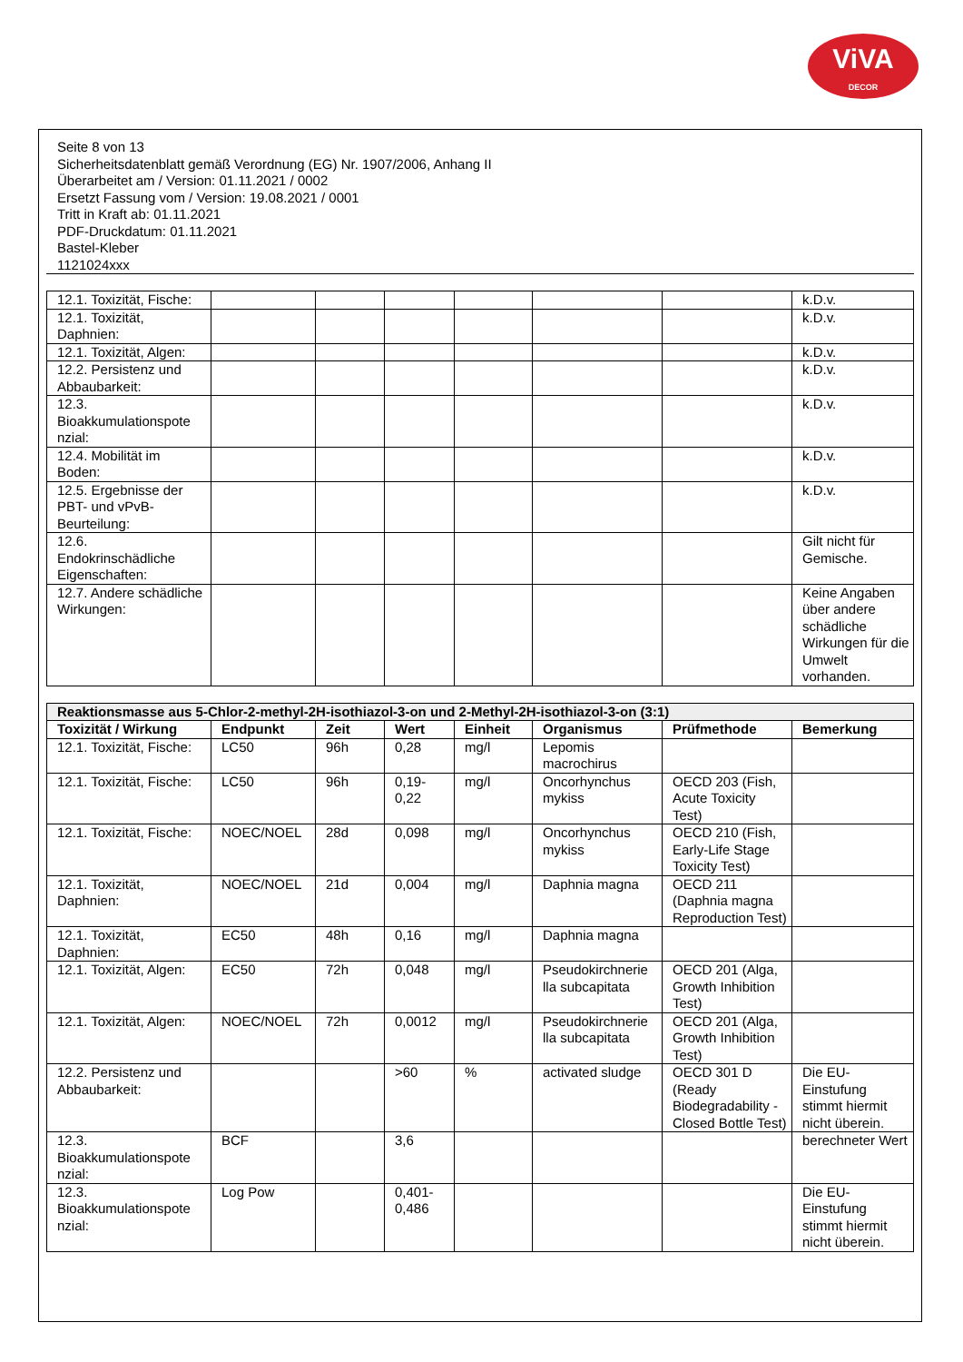ViVA
DECOR
Seite 8 von 13
Sicherheitsdatenblatt gemäß Verordnung (EG) Nr. 1907/2006, Anhang II
Überarbeitet am / Version: 01.11.2021 / 0002
Ersetzt Fassung vom / Version: 19.08.2021 / 0001
Tritt in Kraft ab: 01.11.2021
PDF-Druckdatum: 01.11.2021
Bastel-Kleber
1121024xxx
| 12.1. Toxizität, Fische: | | | | | | | k.D.v. |
| 12.1. Toxizität, Daphnien: | | | | | | | k.D.v. |
| 12.1. Toxizität, Algen: | | | | | | | k.D.v. |
| 12.2. Persistenz und Abbaubarkeit: | | | | | | | k.D.v. |
| 12.3. Bioakkumulationspote nzial: | | | | | | | k.D.v. |
| 12.4. Mobilität im Boden: | | | | | | | k.D.v. |
| 12.5. Ergebnisse der PBT- und vPvB-Beurteilung: | | | | | | | k.D.v. |
| 12.6. Endokrinschädliche Eigenschaften: | | | | | | | Gilt nicht für Gemische. |
| 12.7. Andere schädliche Wirkungen: | | | | | | | Keine Angaben über andere schädliche Wirkungen für die Umwelt vorhanden. |
| Reaktionsmasse aus 5-Chlor-2-methyl-2H-isothiazol-3-on und 2-Methyl-2H-isothiazol-3-on (3:1) | | | | | | | |
| --- | --- | --- | --- | --- | --- | --- | --- |
| Toxizität / Wirkung | Endpunkt | Zeit | Wert | Einheit | Organismus | Prüfmethode | Bemerkung |
| 12.1. Toxizität, Fische: | LC50 | 96h | 0,28 | mg/l | Lepomis macrochirus | | |
| 12.1. Toxizität, Fische: | LC50 | 96h | 0,19-0,22 | mg/l | Oncorhynchus mykiss | OECD 203 (Fish, Acute Toxicity Test) | |
| 12.1. Toxizität, Fische: | NOEC/NOEL | 28d | 0,098 | mg/l | Oncorhynchus mykiss | OECD 210 (Fish, Early-Life Stage Toxicity Test) | |
| 12.1. Toxizität, Daphnien: | NOEC/NOEL | 21d | 0,004 | mg/l | Daphnia magna | OECD 211 (Daphnia magna Reproduction Test) | |
| 12.1. Toxizität, Daphnien: | EC50 | 48h | 0,16 | mg/l | Daphnia magna | | |
| 12.1. Toxizität, Algen: | EC50 | 72h | 0,048 | mg/l | Pseudokirchnerie lla subcapitata | OECD 201 (Alga, Growth Inhibition Test) | |
| 12.1. Toxizität, Algen: | NOEC/NOEL | 72h | 0,0012 | mg/l | Pseudokirchnerie lla subcapitata | OECD 201 (Alga, Growth Inhibition Test) | |
| 12.2. Persistenz und Abbaubarkeit: | | | >60 | % | activated sludge | OECD 301 D (Ready Biodegradability - Closed Bottle Test) | Die EU-Einstufung stimmt hiermit nicht überein. |
| 12.3. Bioakkumulationspote nzial: | BCF | | 3,6 | | | | berechneter Wert |
| 12.3. Bioakkumulationspote nzial: | Log Pow | | 0,401-0,486 | | | | Die EU-Einstufung stimmt hiermit nicht überein. |